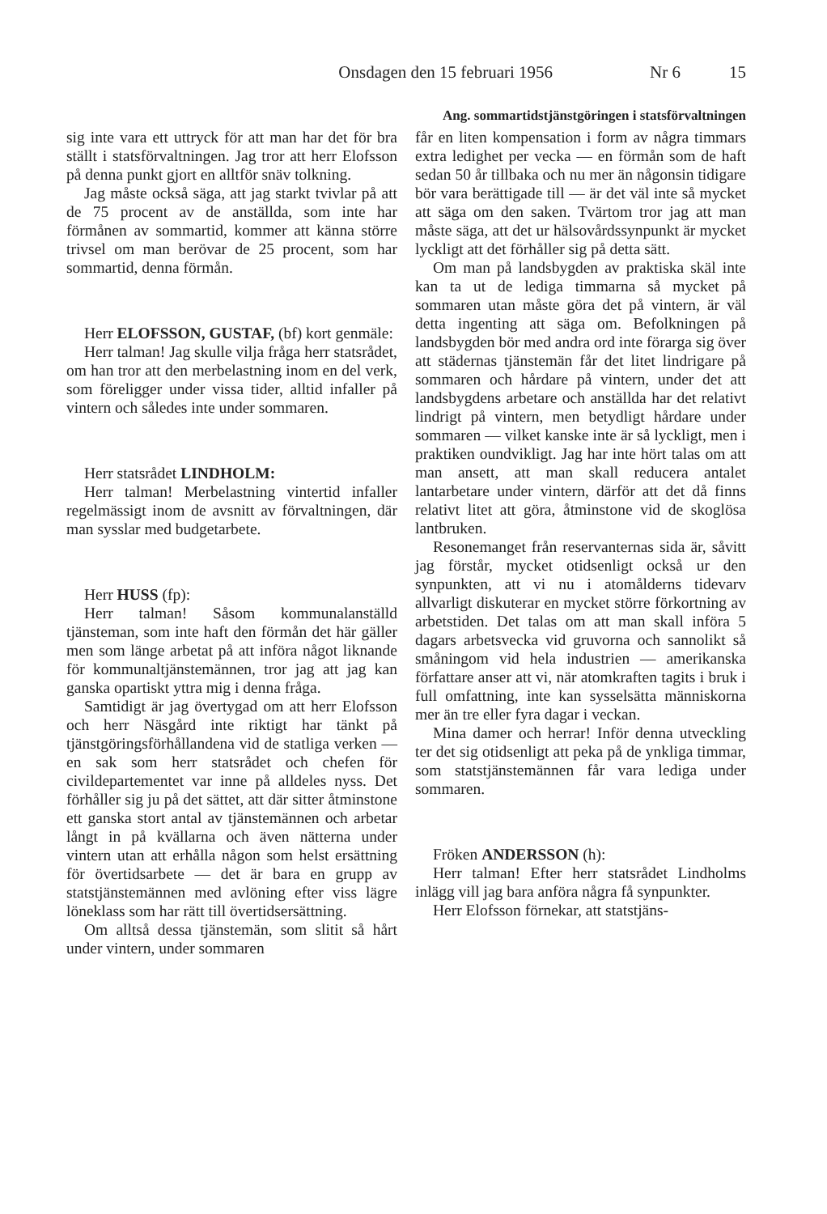Onsdagen den 15 februari 1956 Nr 6 15
Ang. sommartidstjänstgöringen i statsförvaltningen
sig inte vara ett uttryck för att man har det för bra ställt i statsförvaltningen. Jag tror att herr Elofsson på denna punkt gjort en alltför snäv tolkning.
Jag måste också säga, att jag starkt tvivlar på att de 75 procent av de anställda, som inte har förmånen av sommartid, kommer att känna större trivsel om man berövar de 25 procent, som har sommartid, denna förmån.
Herr ELOFSSON, GUSTAF, (bf) kort genmäle:
Herr talman! Jag skulle vilja fråga herr statsrådet, om han tror att den merbelastning inom en del verk, som föreligger under vissa tider, alltid infaller på vintern och således inte under sommaren.
Herr statsrådet LINDHOLM:
Herr talman! Merbelastning vintertid infaller regelmässigt inom de avsnitt av förvaltningen, där man sysslar med budgetarbete.
Herr HUSS (fp):
Herr talman! Såsom kommunalanställd tjänsteman, som inte haft den förmån det här gäller men som länge arbetat på att införa något liknande för kommunaltjänstemännen, tror jag att jag kan ganska opartiskt yttra mig i denna fråga.
Samtidigt är jag övertygad om att herr Elofsson och herr Näsgård inte riktigt har tänkt på tjänstgöringsförhållandena vid de statliga verken — en sak som herr statsrådet och chefen för civildepartementet var inne på alldeles nyss. Det förhåller sig ju på det sättet, att där sitter åtminstone ett ganska stort antal av tjänstemännen och arbetar långt in på kvällarna och även nätterna under vintern utan att erhålla någon som helst ersättning för övertidsarbete — det är bara en grupp av statstjänstemännen med avlöning efter viss lägre löneklass som har rätt till övertidsersättning.
Om alltså dessa tjänstemän, som slitit så hårt under vintern, under sommaren
får en liten kompensation i form av några timmars extra ledighet per vecka — en förmån som de haft sedan 50 år tillbaka och nu mer än någonsin tidigare bör vara berättigade till — är det väl inte så mycket att säga om den saken. Tvärtom tror jag att man måste säga, att det ur hälsovårdssynpunkt är mycket lyckligt att det förhåller sig på detta sätt.
Om man på landsbygden av praktiska skäl inte kan ta ut de lediga timmarna så mycket på sommaren utan måste göra det på vintern, är väl detta ingenting att säga om. Befolkningen på landsbygden bör med andra ord inte förarga sig över att städernas tjänstemän får det litet lindrigare på sommaren och hårdare på vintern, under det att landsbygdens arbetare och anställda har det relativt lindrigt på vintern, men betydligt hårdare under sommaren — vilket kanske inte är så lyckligt, men i praktiken oundvikligt. Jag har inte hört talas om att man ansett, att man skall reducera antalet lantarbetare under vintern, därför att det då finns relativt litet att göra, åtminstone vid de skoglösa lantbruken.
Resonemanget från reservanternas sida är, såvitt jag förstår, mycket otidsenligt också ur den synpunkten, att vi nu i atomålderns tidevarv allvarligt diskuterar en mycket större förkortning av arbetstiden. Det talas om att man skall införa 5 dagars arbetsvecka vid gruvorna och sannolikt så småningom vid hela industrien — amerikanska författare anser att vi, när atomkraften tagits i bruk i full omfattning, inte kan sysselsätta människorna mer än tre eller fyra dagar i veckan.
Mina damer och herrar! Inför denna utveckling ter det sig otidsenligt att peka på de ynkliga timmar, som statstjänstemännen får vara lediga under sommaren.
Fröken ANDERSSON (h):
Herr talman! Efter herr statsrådet Lindholms inlägg vill jag bara anföra några få synpunkter.
Herr Elofsson förnekar, att statstjäns-